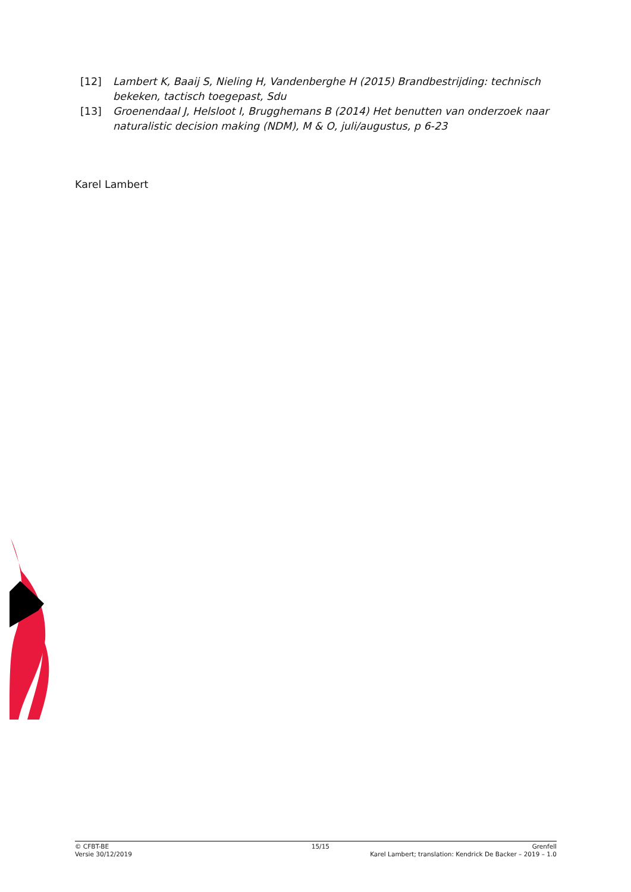[12] Lambert K, Baaij S, Nieling H, Vandenberghe H (2015) Brandbestrijding: technisch bekeken, tactisch toegepast, Sdu
[13] Groenendaal J, Helsloot I, Brugghemans B (2014) Het benutten van onderzoek naar naturalistic decision making (NDM), M & O, juli/augustus, p 6-23
Karel Lambert
© CFBT-BE 15/15 Grenfell
Versie 30/12/2019 Karel Lambert; translation: Kendrick De Backer – 2019 – 1.0